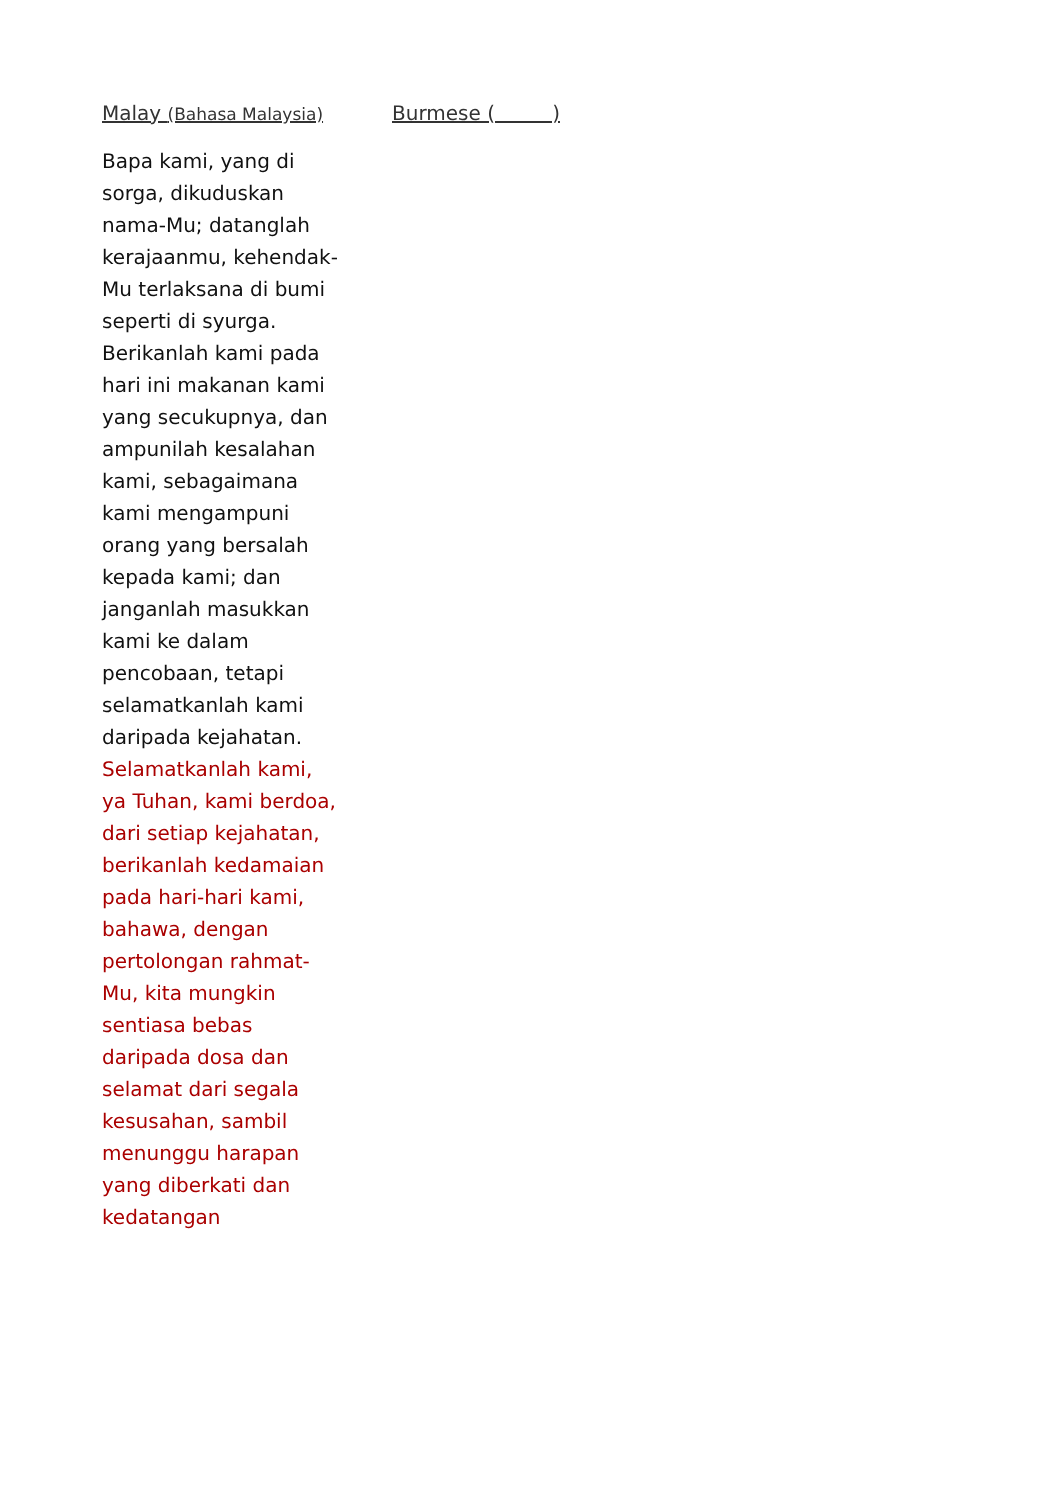Malay (Bahasa Malaysia)
Bapa kami, yang di sorga, dikuduskan nama-Mu; datanglah kerajaanmu, kehendak-Mu terlaksana di bumi seperti di syurga. Berikanlah kami pada hari ini makanan kami yang secukupnya, dan ampunilah kesalahan kami, sebagaimana kami mengampuni orang yang bersalah kepada kami; dan janganlah masukkan kami ke dalam pencobaan, tetapi selamatkanlah kami daripada kejahatan.
Selamatkanlah kami, ya Tuhan, kami berdoa, dari setiap kejahatan, berikanlah kedamaian pada hari-hari kami, bahawa, dengan pertolongan rahmat-Mu, kita mungkin sentiasa bebas daripada dosa dan selamat dari segala kesusahan, sambil menunggu harapan yang diberkati dan kedatangan
Burmese ( )